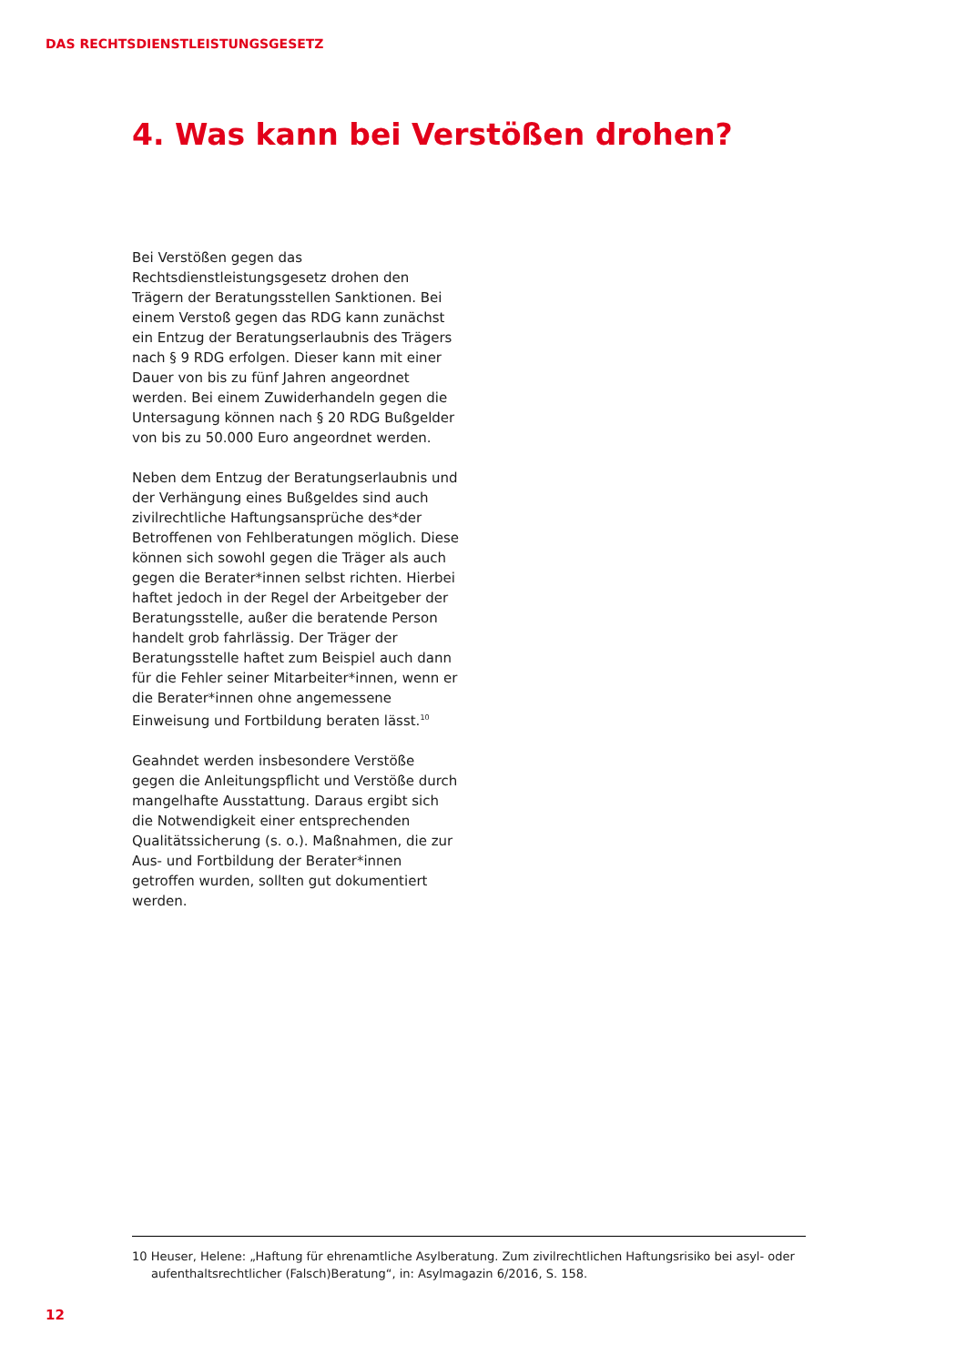DAS RECHTSDIENSTLEISTUNGSGESETZ
4. Was kann bei Verstößen drohen?
Bei Verstößen gegen das Rechtsdienstleistungsgesetz drohen den Trägern der Beratungsstellen Sanktionen. Bei einem Verstoß gegen das RDG kann zunächst ein Entzug der Beratungserlaubnis des Trägers nach § 9 RDG erfolgen. Dieser kann mit einer Dauer von bis zu fünf Jahren angeordnet werden. Bei einem Zuwiderhandeln gegen die Untersagung können nach § 20 RDG Bußgelder von bis zu 50.000 Euro angeordnet werden.
Neben dem Entzug der Beratungserlaubnis und der Verhängung eines Bußgeldes sind auch zivilrechtliche Haftungsansprüche des*der Betroffenen von Fehlberatungen möglich. Diese können sich sowohl gegen die Träger als auch gegen die Berater*innen selbst richten. Hierbei haftet jedoch in der Regel der Arbeitgeber der Beratungsstelle, außer die beratende Person handelt grob fahrlässig. Der Träger der Beratungsstelle haftet zum Beispiel auch dann für die Fehler seiner Mitarbeiter*innen, wenn er die Berater*innen ohne angemessene Einweisung und Fortbildung beraten lässt.<sup>10</sup>
Geahndet werden insbesondere Verstöße gegen die Anleitungspflicht und Verstöße durch mangelhafte Ausstattung. Daraus ergibt sich die Notwendigkeit einer entsprechenden Qualitätssicherung (s. o.). Maßnahmen, die zur Aus- und Fortbildung der Berater*innen getroffen wurden, sollten gut dokumentiert werden.
10 Heuser, Helene: „Haftung für ehrenamtliche Asylberatung. Zum zivilrechtlichen Haftungsrisiko bei asyl- oder aufenthaltsrechtlicher (Falsch)Beratung“, in: Asylmagazin 6/2016, S. 158.
12